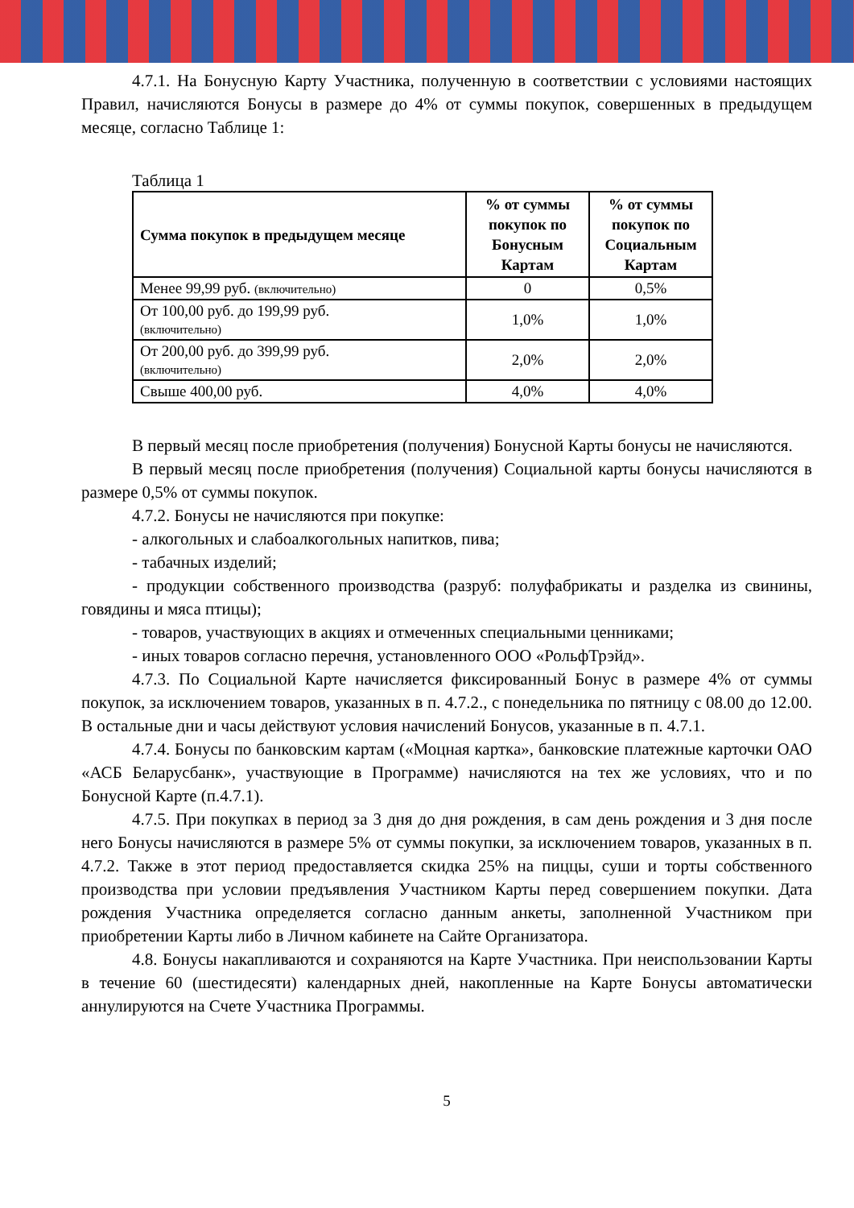4.7.1. На Бонусную Карту Участника, полученную в соответствии с условиями настоящих Правил, начисляются Бонусы в размере до 4% от суммы покупок, совершенных в предыдущем месяце, согласно Таблице 1:
Таблица 1
| Сумма покупок в предыдущем месяце | % от суммы покупок по Бонусным Картам | % от суммы покупок по Социальным Картам |
| --- | --- | --- |
| Менее 99,99 руб. (включительно) | 0 | 0,5% |
| От 100,00 руб. до 199,99 руб. (включительно) | 1,0% | 1,0% |
| От 200,00 руб. до 399,99 руб. (включительно) | 2,0% | 2,0% |
| Свыше 400,00 руб. | 4,0% | 4,0% |
В первый месяц после приобретения (получения) Бонусной Карты бонусы не начисляются.
В первый месяц после приобретения (получения) Социальной карты бонусы начисляются в размере 0,5% от суммы покупок.
4.7.2. Бонусы не начисляются при покупке:
- алкогольных и слабоалкогольных напитков, пива;
- табачных изделий;
- продукции собственного производства (разруб: полуфабрикаты и разделка из свинины, говядины и мяса птицы);
- товаров, участвующих в акциях и отмеченных специальными ценниками;
- иных товаров согласно перечня, установленного ООО «РольфТрэйд».
4.7.3. По Социальной Карте начисляется фиксированный Бонус в размере 4% от суммы покупок, за исключением товаров, указанных в п. 4.7.2., с понедельника по пятницу с 08.00 до 12.00. В остальные дни и часы действуют условия начислений Бонусов, указанные в п. 4.7.1.
4.7.4. Бонусы по банковским картам («Моцная картка», банковские платежные карточки ОАО «АСБ Беларусбанк», участвующие в Программе) начисляются на тех же условиях, что и по Бонусной Карте (п.4.7.1).
4.7.5. При покупках в период за 3 дня до дня рождения, в сам день рождения и 3 дня после него Бонусы начисляются в размере 5% от суммы покупки, за исключением товаров, указанных в п. 4.7.2. Также в этот период предоставляется скидка 25% на пиццы, суши и торты собственного производства при условии предъявления Участником Карты перед совершением покупки. Дата рождения Участника определяется согласно данным анкеты, заполненной Участником при приобретении Карты либо в Личном кабинете на Сайте Организатора.
4.8. Бонусы накапливаются и сохраняются на Карте Участника. При неиспользовании Карты в течение 60 (шестидесяти) календарных дней, накопленные на Карте Бонусы автоматически аннулируются на Счете Участника Программы.
5